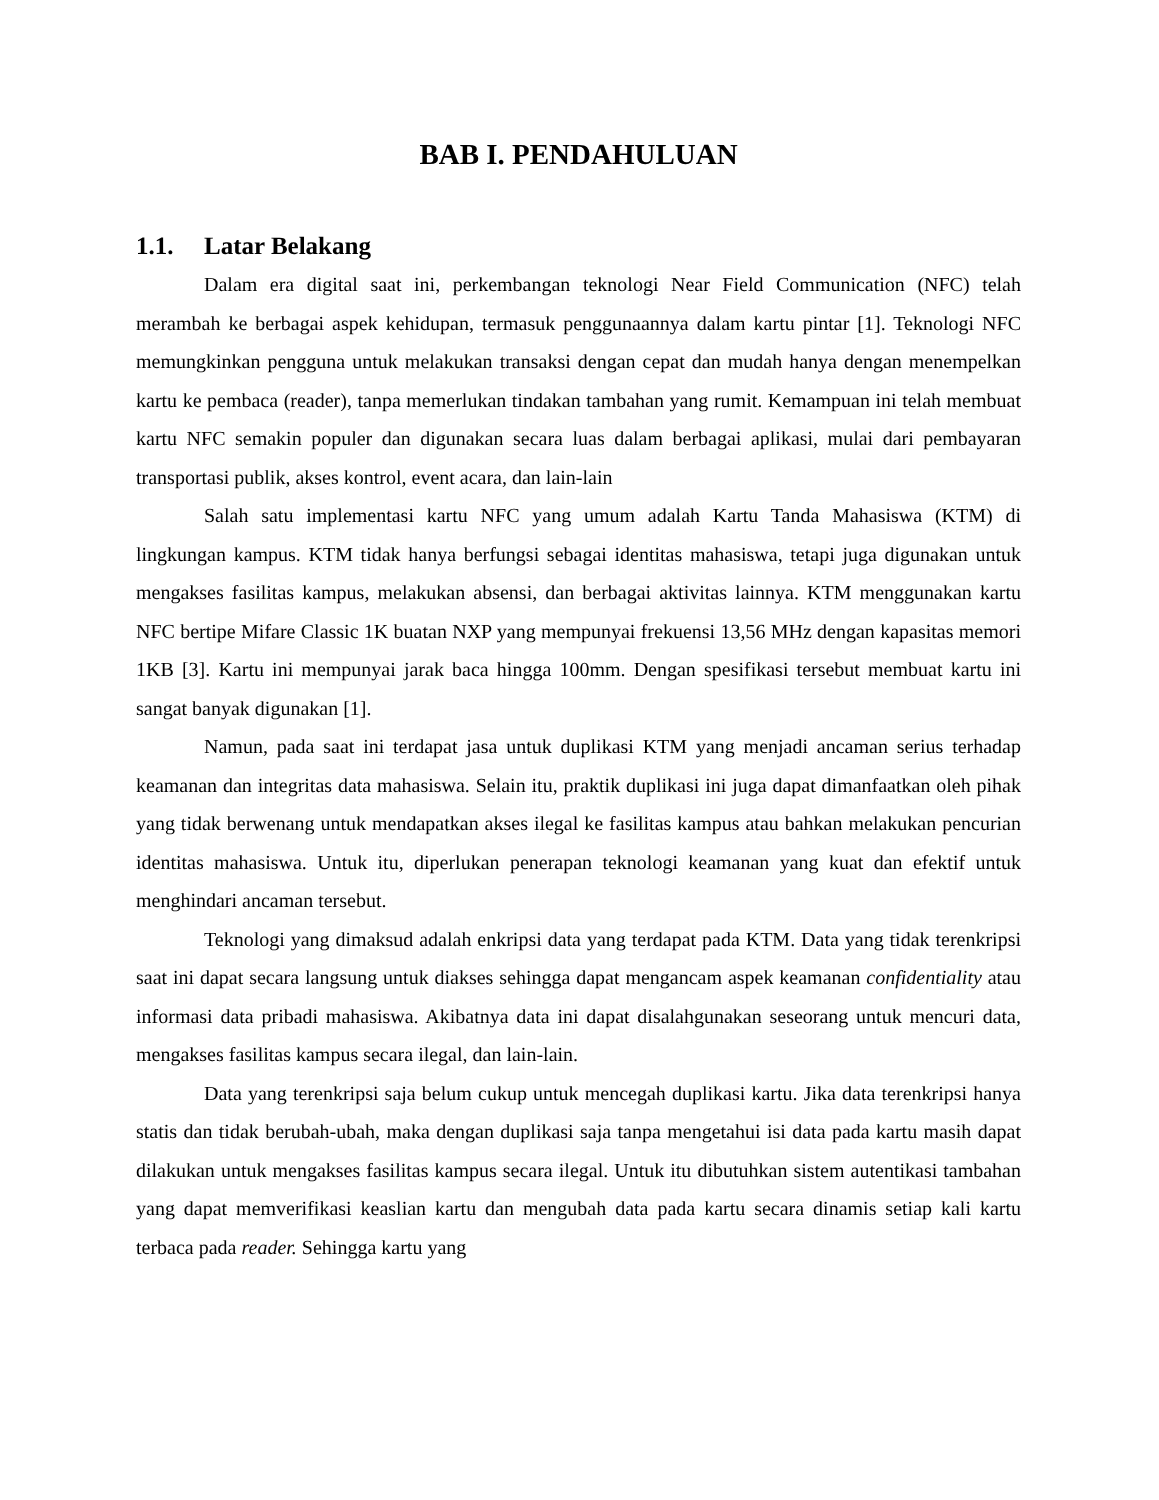BAB I. PENDAHULUAN
1.1. Latar Belakang
Dalam era digital saat ini, perkembangan teknologi Near Field Communication (NFC) telah merambah ke berbagai aspek kehidupan, termasuk penggunaannya dalam kartu pintar [1]. Teknologi NFC memungkinkan pengguna untuk melakukan transaksi dengan cepat dan mudah hanya dengan menempelkan kartu ke pembaca (reader), tanpa memerlukan tindakan tambahan yang rumit. Kemampuan ini telah membuat kartu NFC semakin populer dan digunakan secara luas dalam berbagai aplikasi, mulai dari pembayaran transportasi publik, akses kontrol, event acara, dan lain-lain
Salah satu implementasi kartu NFC yang umum adalah Kartu Tanda Mahasiswa (KTM) di lingkungan kampus. KTM tidak hanya berfungsi sebagai identitas mahasiswa, tetapi juga digunakan untuk mengakses fasilitas kampus, melakukan absensi, dan berbagai aktivitas lainnya. KTM menggunakan kartu NFC bertipe Mifare Classic 1K buatan NXP yang mempunyai frekuensi 13,56 MHz dengan kapasitas memori 1KB [3]. Kartu ini mempunyai jarak baca hingga 100mm. Dengan spesifikasi tersebut membuat kartu ini sangat banyak digunakan [1].
Namun, pada saat ini terdapat jasa untuk duplikasi KTM yang menjadi ancaman serius terhadap keamanan dan integritas data mahasiswa. Selain itu, praktik duplikasi ini juga dapat dimanfaatkan oleh pihak yang tidak berwenang untuk mendapatkan akses ilegal ke fasilitas kampus atau bahkan melakukan pencurian identitas mahasiswa. Untuk itu, diperlukan penerapan teknologi keamanan yang kuat dan efektif untuk menghindari ancaman tersebut.
Teknologi yang dimaksud adalah enkripsi data yang terdapat pada KTM. Data yang tidak terenkripsi saat ini dapat secara langsung untuk diakses sehingga dapat mengancam aspek keamanan confidentiality atau informasi data pribadi mahasiswa. Akibatnya data ini dapat disalahgunakan seseorang untuk mencuri data, mengakses fasilitas kampus secara ilegal, dan lain-lain.
Data yang terenkripsi saja belum cukup untuk mencegah duplikasi kartu. Jika data terenkripsi hanya statis dan tidak berubah-ubah, maka dengan duplikasi saja tanpa mengetahui isi data pada kartu masih dapat dilakukan untuk mengakses fasilitas kampus secara ilegal. Untuk itu dibutuhkan sistem autentikasi tambahan yang dapat memverifikasi keaslian kartu dan mengubah data pada kartu secara dinamis setiap kali kartu terbaca pada reader. Sehingga kartu yang